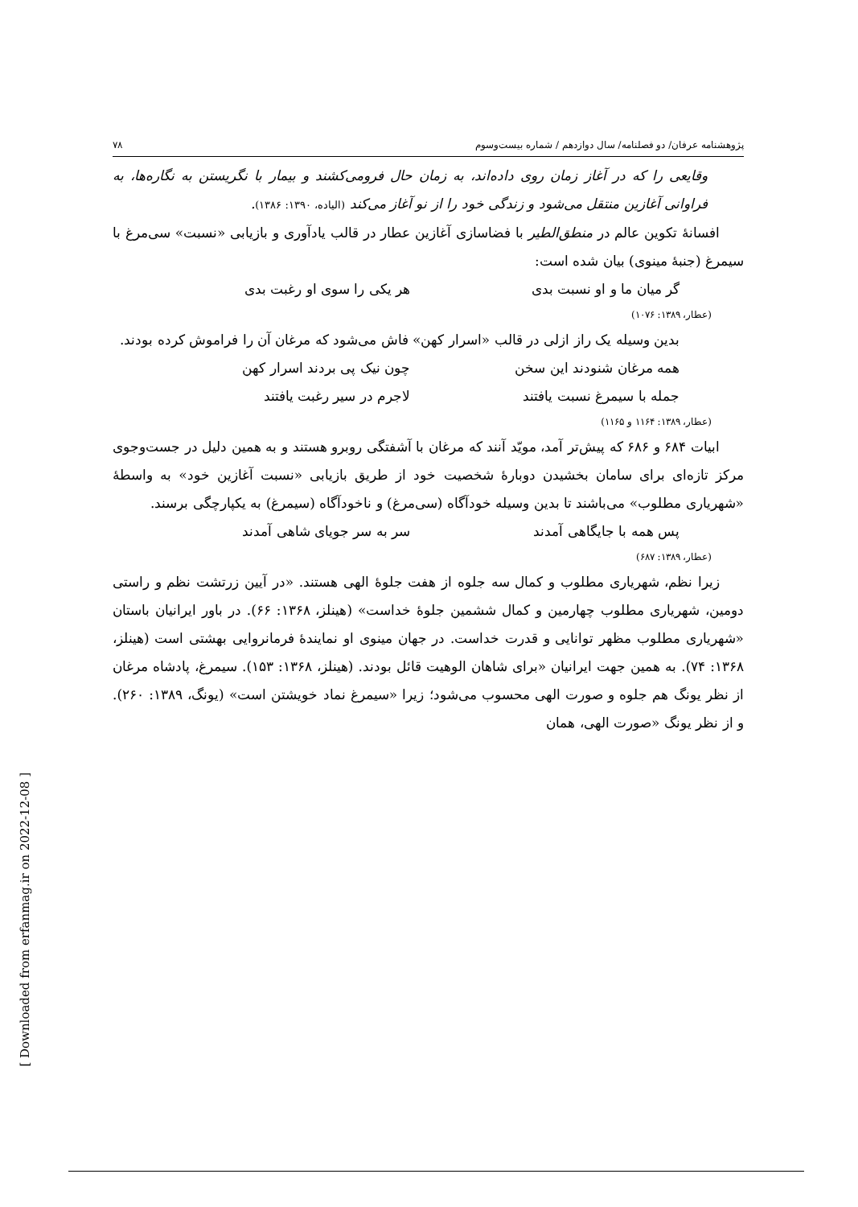پژوهشنامه عرفان/ دو فصلنامه/ سال دوازدهم / شماره بیست‌وسوم ۷۸
وقایعی را که در آغاز زمان روی داده‌اند، به زمان حال فرومی‌کشند و بیمار با نگریستن به نگاره‌ها، به فراوانی آغازین منتقل می‌شود و زندگی خود را از نو آغاز می‌کند (الیاده، ۱۳۹۰: ۱۳۸۶).
افسانۀ تکوین عالم در منطق‌الطیر با فضاسازی آغازین عطار در قالب یادآوری و بازیابی «نسبت» سی‌مرغ با سیمرغ (جنبۀ مینوی) بیان شده است:
گر میان ما و او نسبت بدی هر یکی را سوی او رغبت بدی
(عطار، ۱۳۸۹: ۱۰۷۶)
بدین وسیله یک راز ازلی در قالب «اسرار کهن» فاش می‌شود که مرغان آن را فراموش کرده بودند.
همه مرغان شنودند این سخن چون نیک پی بردند اسرار کهن
جمله با سیمرغ نسبت یافتند لاجرم در سیر رغبت یافتند
(عطار، ۱۳۸۹: ۱۱۶۴ و ۱۱۶۵)
ابیات ۶۸۴ و ۶۸۶ که پیش‌تر آمد، مویّد آنند که مرغان با آشفتگی روبرو هستند و به همین دلیل در جست‌وجوی مرکز تازه‌ای برای سامان بخشیدن دوبارۀ شخصیت خود از طریق بازیابی «نسبت آغازین خود» به واسطۀ «شهریاری مطلوب» می‌باشند تا بدین وسیله خودآگاه (سی‌مرغ) و ناخودآگاه (سیمرغ) به یکپارچگی برسند.
پس همه با جایگاهی آمدند سر به سر جویای شاهی آمدند
(عطار، ۱۳۸۹: ۶۸۷)
زیرا نظم، شهریاری مطلوب و کمال سه جلوه از هفت جلوۀ الهی هستند. «در آیین زرتشت نظم و راستی دومین، شهریاری مطلوب چهارمین و کمال ششمین جلوۀ خداست» (هینلز، ۱۳۶۸: ۶۶). در باور ایرانیان باستان «شهریاری مطلوب مظهر توانایی و قدرت خداست. در جهان مینوی او نمایندۀ فرمانروایی بهشتی است (هینلز، ۱۳۶۸: ۷۴). به همین جهت ایرانیان «برای شاهان الوهیت قائل بودند. (هینلز، ۱۳۶۸: ۱۵۳). سیمرغ، پادشاه مرغان از نظر یونگ هم جلوه و صورت الهی محسوب می‌شود؛ زیرا «سیمرغ نماد خویشتن است» (یونگ، ۱۳۸۹: ۲۶۰). و از نظر یونگ «صورت الهی، همان
[ Downloaded from erfanmag.ir on 2022-12-08 ]